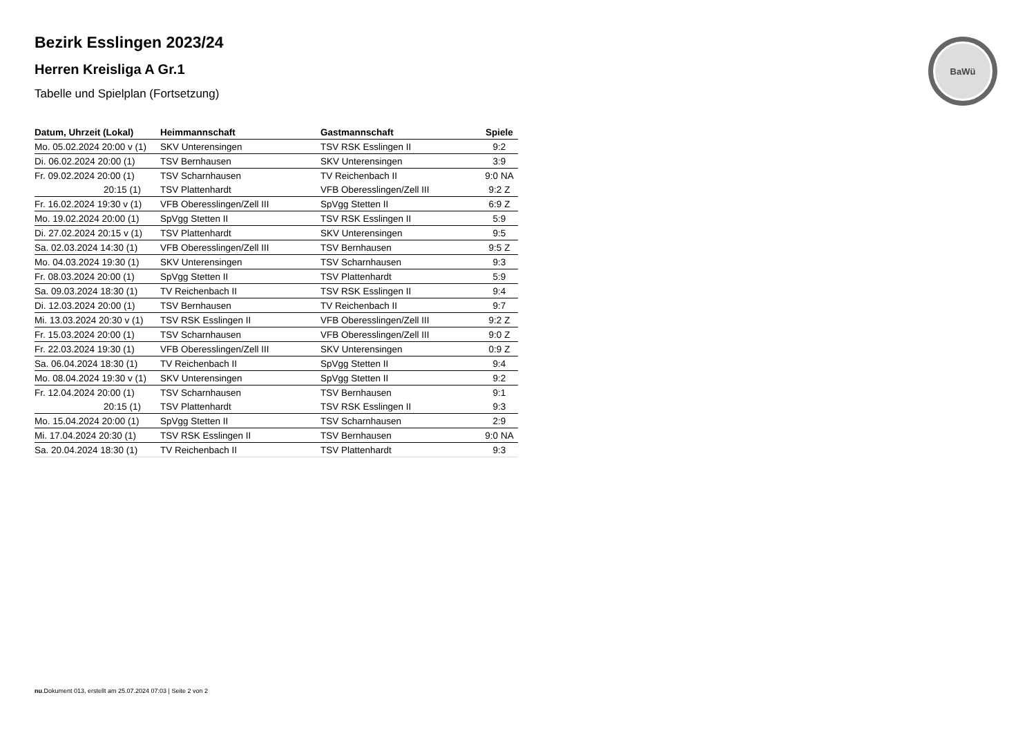BaWü
Bezirk Esslingen 2023/24
Herren Kreisliga A Gr.1
Tabelle und Spielplan (Fortsetzung)
| Datum, Uhrzeit (Lokal) | Heimmannschaft | Gastmannschaft | Spiele |
| --- | --- | --- | --- |
| Mo. 05.02.2024 20:00 v (1) | SKV Unterensingen | TSV RSK Esslingen II | 9:2 |
| Di. 06.02.2024 20:00 (1) | TSV Bernhausen | SKV Unterensingen | 3:9 |
| Fr. 09.02.2024 20:00 (1) | TSV Scharnhausen | TV Reichenbach II | 9:0 NA |
| 20:15 (1) | TSV Plattenhardt | VFB Oberesslingen/Zell III | 9:2 Z |
| Fr. 16.02.2024 19:30 v (1) | VFB Oberesslingen/Zell III | SpVgg Stetten II | 6:9 Z |
| Mo. 19.02.2024 20:00 (1) | SpVgg Stetten II | TSV RSK Esslingen II | 5:9 |
| Di. 27.02.2024 20:15 v (1) | TSV Plattenhardt | SKV Unterensingen | 9:5 |
| Sa. 02.03.2024 14:30 (1) | VFB Oberesslingen/Zell III | TSV Bernhausen | 9:5 Z |
| Mo. 04.03.2024 19:30 (1) | SKV Unterensingen | TSV Scharnhausen | 9:3 |
| Fr. 08.03.2024 20:00 (1) | SpVgg Stetten II | TSV Plattenhardt | 5:9 |
| Sa. 09.03.2024 18:30 (1) | TV Reichenbach II | TSV RSK Esslingen II | 9:4 |
| Di. 12.03.2024 20:00 (1) | TSV Bernhausen | TV Reichenbach II | 9:7 |
| Mi. 13.03.2024 20:30 v (1) | TSV RSK Esslingen II | VFB Oberesslingen/Zell III | 9:2 Z |
| Fr. 15.03.2024 20:00 (1) | TSV Scharnhausen | VFB Oberesslingen/Zell III | 9:0 Z |
| Fr. 22.03.2024 19:30 (1) | VFB Oberesslingen/Zell III | SKV Unterensingen | 0:9 Z |
| Sa. 06.04.2024 18:30 (1) | TV Reichenbach II | SpVgg Stetten II | 9:4 |
| Mo. 08.04.2024 19:30 v (1) | SKV Unterensingen | SpVgg Stetten II | 9:2 |
| Fr. 12.04.2024 20:00 (1) | TSV Scharnhausen | TSV Bernhausen | 9:1 |
| 20:15 (1) | TSV Plattenhardt | TSV RSK Esslingen II | 9:3 |
| Mo. 15.04.2024 20:00 (1) | SpVgg Stetten II | TSV Scharnhausen | 2:9 |
| Mi. 17.04.2024 20:30 (1) | TSV RSK Esslingen II | TSV Bernhausen | 9:0 NA |
| Sa. 20.04.2024 18:30 (1) | TV Reichenbach II | TSV Plattenhardt | 9:3 |
nu.Dokument 013, erstellt am 25.07.2024 07:03 | Seite 2 von 2